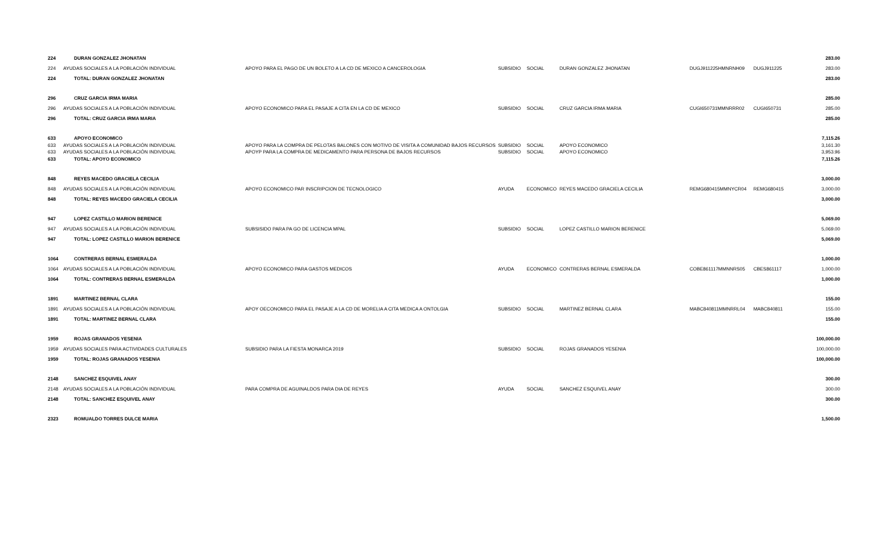| 224 | DURAN GONZALEZ JHONATAN | | | | | | | 283.00 |
| 224 | AYUDAS SOCIALES A LA POBLACIÓN INDIVIDUAL | APOYO PARA EL PAGO DE UN BOLETO A LA CD DE MEXICO A CANCEROLOGIA | SUBSIDIO | SOCIAL | DURAN GONZALEZ JHONATAN | DUGJ911225HMNRNH09 | DUGJ911225 | 283.00 |
| 224 | TOTAL: DURAN GONZALEZ JHONATAN | | | | | | | 283.00 |
| 296 | CRUZ GARCIA IRMA MARIA | | | | | | | 285.00 |
| 296 | AYUDAS SOCIALES A LA POBLACIÓN INDIVIDUAL | APOYO ECONOMICO PARA EL PASAJE A CITA EN LA CD DE MEXICO | SUBSIDIO | SOCIAL | CRUZ GARCIA IRMA MARIA | CUGI650731MMNRRR02 | CUGI650731 | 285.00 |
| 296 | TOTAL: CRUZ GARCIA IRMA MARIA | | | | | | | 285.00 |
| 633 | APOYO ECONOMICO | | | | | | | 7,115.26 |
| 633 | AYUDAS SOCIALES A LA POBLACIÓN INDIVIDUAL | APOYO PARA LA COMPRA DE PELOTAS BALONES CON MOTIVO DE VISITA A COMUNIDAD BAJOS RECURSOS | SUBSIDIO | SOCIAL | APOYO ECONOMICO | | | 3,161.30 |
| 633 | AYUDAS SOCIALES A LA POBLACIÓN INDIVIDUAL | APOYP PARA LA COMPRA DE MEDICAMENTO PARA PERSONA DE BAJOS RECURSOS | SUBSIDIO | SOCIAL | APOYO ECONOMICO | | | 3,953.96 |
| 633 | TOTAL: APOYO ECONOMICO | | | | | | | 7,115.26 |
| 848 | REYES MACEDO GRACIELA CECILIA | | | | | | | 3,000.00 |
| 848 | AYUDAS SOCIALES A LA POBLACIÓN INDIVIDUAL | APOYO ECONOMICO PAR INSCRIPCION DE TECNOLOGICO | AYUDA | ECONOMICO | REYES MACEDO GRACIELA CECILIA | REMG680415MMNYCR04 | REMG680415 | 3,000.00 |
| 848 | TOTAL: REYES MACEDO GRACIELA CECILIA | | | | | | | 3,000.00 |
| 947 | LOPEZ CASTILLO MARION BERENICE | | | | | | | 5,069.00 |
| 947 | AYUDAS SOCIALES A LA POBLACIÓN INDIVIDUAL | SUBSISIDO PARA PA GO DE LICENCIA MPAL | SUBSIDIO | SOCIAL | LOPEZ CASTILLO MARION BERENICE | | | 5,069.00 |
| 947 | TOTAL: LOPEZ CASTILLO MARION BERENICE | | | | | | | 5,069.00 |
| 1064 | CONTRERAS BERNAL ESMERALDA | | | | | | | 1,000.00 |
| 1064 | AYUDAS SOCIALES A LA POBLACIÓN INDIVIDUAL | APOYO ECONOMICO PARA GASTOS MEDICOS | AYUDA | ECONOMICO | CONTRERAS BERNAL ESMERALDA | COBE861117MMNNRS05 | CBES861117 | 1,000.00 |
| 1064 | TOTAL: CONTRERAS BERNAL ESMERALDA | | | | | | | 1,000.00 |
| 1891 | MARTINEZ BERNAL CLARA | | | | | | | 155.00 |
| 1891 | AYUDAS SOCIALES A LA POBLACIÓN INDIVIDUAL | APOY OECONOMICO PARA EL PASAJE A LA CD DE MORELIA A CITA MEDICA A ONTOLGIA | SUBSIDIO | SOCIAL | MARTINEZ BERNAL CLARA | MABC840811MMNRRL04 | MABC840811 | 155.00 |
| 1891 | TOTAL: MARTINEZ BERNAL CLARA | | | | | | | 155.00 |
| 1959 | ROJAS GRANADOS YESENIA | | | | | | | 100,000.00 |
| 1959 | AYUDAS SOCIALES PARA ACTIVIDADES CULTURALES | SUBSIDIO PARA LA FIESTA MONARCA 2019 | SUBSIDIO | SOCIAL | ROJAS GRANADOS YESENIA | | | 100,000.00 |
| 1959 | TOTAL: ROJAS GRANADOS YESENIA | | | | | | | 100,000.00 |
| 2148 | SANCHEZ ESQUIVEL ANAY | | | | | | | 300.00 |
| 2148 | AYUDAS SOCIALES A LA POBLACIÓN INDIVIDUAL | PARA COMPRA DE AGUINALDOS PARA DIA DE REYES | AYUDA | SOCIAL | SANCHEZ ESQUIVEL ANAY | | | 300.00 |
| 2148 | TOTAL: SANCHEZ ESQUIVEL ANAY | | | | | | | 300.00 |
| 2323 | ROMUALDO TORRES DULCE MARIA | | | | | | | 1,500.00 |